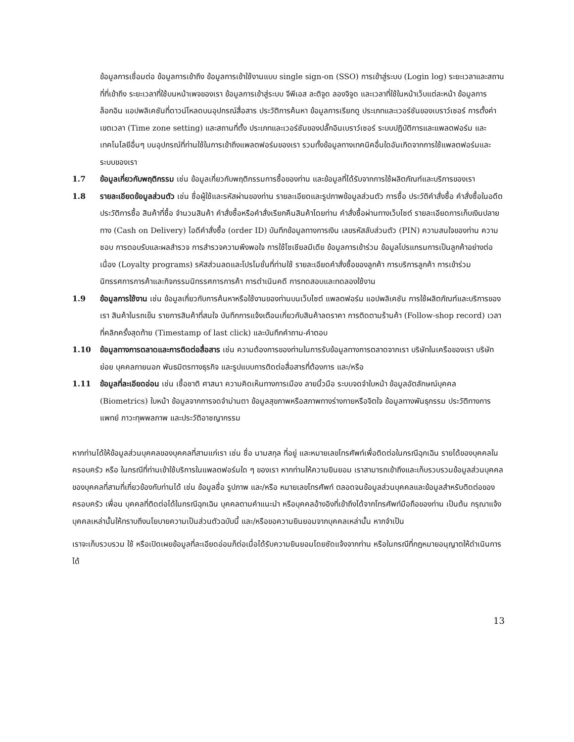ข้อมูลการเชื่อมต่อ ข้อมูลการเข้าถึง ข้อมูลการเข้าใช้งานแบบ single sign-on (SSO) การเข้าสู่ระบบ (Login log) ระยะเวลาและสถานที่ที่เข้าถึง ระยะเวลาที่ใช้บนหน้าเพจของเรา ข้อมูลการเข้าสู่ระบบ จีพีเอส ละติจูด ลองจิจูด และเวลาที่ใช้ในหน้าเว็บแต่ละหน้า ข้อมูลการล็อกอิน แอปพลิเคชันที่ดาวน์โหลดบนอุปกรณ์สื่อสาร ประวัติการค้นหา ข้อมูลการเรียกดู ประเภทและเวอร์ชันของเบราว์เซอร์ การตั้งค่าเขตเวลา (Time zone setting) และสถานที่ตั้ง ประเภทและเวอร์ชันของปลั๊กอินเบราว์เซอร์ ระบบปฏิบัติการและแพลตฟอร์ม และเทคโนโลยีอื่นๆ บนอุปกรณ์ที่ท่านใช้ในการเข้าถึงแพลตฟอร์มของเรา รวมทั้งข้อมูลทางเทคนิคอื่นใดอันเกิดจากการใช้แพลตฟอร์มและระบบของเรา
1.7 ข้อมูลเกี่ยวกับพฤติกรรม เช่น ข้อมูลเกี่ยวกับพฤติกรรมการซื้อของท่าน และข้อมูลที่ได้รับจากการใช้ผลิตภัณฑ์และบริการของเรา
1.8 รายละเอียดข้อมูลส่วนตัว เช่น ชื่อผู้ใช้และรหัสผ่านของท่าน รายละเอียดและรูปภาพข้อมูลส่วนตัว การซื้อ ประวัติคำสั่งซื้อ คำสั่งซื้อในอดีต ประวัติการซื้อ สินค้าที่ซื้อ จำนวนสินค้า คำสั่งซื้อหรือคำสั่งเรียกคืนสินค้าโดยท่าน คำสั่งซื้อผ่านทางเว็บไซต์ รายละเอียดการเก็บเงินปลายทาง (Cash on Delivery) ไอดีคำสั่งซื้อ (order ID) บันทึกข้อมูลทางการเงิน เลขรหัสลับส่วนตัว (PIN) ความสนใจของท่าน ความชอบ การตอบรับและผลสำรวจ การสำรวจความพึงพอใจ การใช้โซเชียลมีเดีย ข้อมูลการเข้าร่วม ข้อมูลโปรแกรมการเป็นลูกค้าอย่างต่อเนื่อง (Loyalty programs) รหัสส่วนลดและโปรโมชั่นที่ท่านใช้ รายละเอียดคำสั่งซื้อของลูกค้า การบริการลูกค้า การเข้าร่วมนิทรรศการการค้าและกิจกรรมนิทรรศการการค้า การดำเนินคดี การทดสอบและทดลองใช้งาน
1.9 ข้อมูลการใช้งาน เช่น ข้อมูลเกี่ยวกับการค้นหาหรือใช้งานของท่านบนเว็บไซต์ แพลตฟอร์ม แอปพลิเคชัน การใช้ผลิตภัณฑ์และบริการของเรา สินค้าในรถเข็น รายการสินค้าที่สนใจ บันทึกการแจ้งเตือนเกี่ยวกับสินค้าลดราคา การติดตามร้านค้า (Follow-shop record) เวลาที่คลิกครั้งสุดท้าย (Timestamp of last click) และบันทึกคำถาม-คำตอบ
1.10 ข้อมูลทางการตลาดและการติดต่อสื่อสาร เช่น ความต้องการของท่านในการรับข้อมูลทางการตลาดจากเรา บริษัทในเครือของเรา บริษัทย่อย บุคคลภายนอก พันธมิตรทางธุรกิจ และรูปแบบการติดต่อสื่อสารที่ต้องการ และ/หรือ
1.11 ข้อมูลที่ละเอียดอ่อน เช่น เชื้อชาติ ศาสนา ความคิดเห็นทางการเมือง ลายนิ้วมือ ระบบจดจำใบหน้า ข้อมูลอัตลักษณ์บุคคล (Biometrics) ใบหน้า ข้อมูลจากการจดจำม่านตา ข้อมูลสุขภาพหรือสภาพทางร่างกายหรือจิตใจ ข้อมูลทางพันธุกรรม ประวัติทางการแพทย์ ภาวะทุพพลภาพ และประวัติอาชญากรรม
หากท่านได้ให้ข้อมูลส่วนบุคคลของบุคคลที่สามแก่เรา เช่น ชื่อ นามสกุล ที่อยู่ และหมายเลขโทรศัพท์เพื่อติดต่อในกรณีฉุกเฉิน รายได้ของบุคคลในครอบครัว หรือ ในกรณีที่ท่านเข้าใช้บริการในแพลตฟอร์มใด ๆ ของเรา หากท่านให้ความยินยอม เราสามารถเข้าถึงและเก็บรวบรวมข้อมูลส่วนบุคคลของบุคคลที่สามที่เกี่ยวข้องกับท่านได้ เช่น ข้อมูลชื่อ รูปภาพ และ/หรือ หมายเลขโทรศัพท์ ตลอดจนข้อมูลส่วนบุคคลและข้อมูลสำหรับติดต่อของ ครอบครัว เพื่อน บุคคลที่ติดต่อได้ในกรณีฉุกเฉิน บุคคลตามคำแนะนำ หรือบุคคลอ้างอิงที่เข้าถึงได้จากโทรศัพท์มือถือของท่าน เป็นต้น กรุณาแจ้งบุคคลเหล่านั้นให้ทราบถึงนโยบายความเป็นส่วนตัวฉบับนี้ และ/หรือขอความยินยอมจากบุคคลเหล่านั้น หากจำเป็น
เราจะเก็บรวบรวม ใช้ หรือเปิดเผยข้อมูลที่ละเอียดอ่อนก็ต่อเมื่อได้รับความยินยอมโดยชัดแจ้งจากท่าน หรือในกรณีที่กฎหมายอนุญาตให้ดำเนินการได้
13